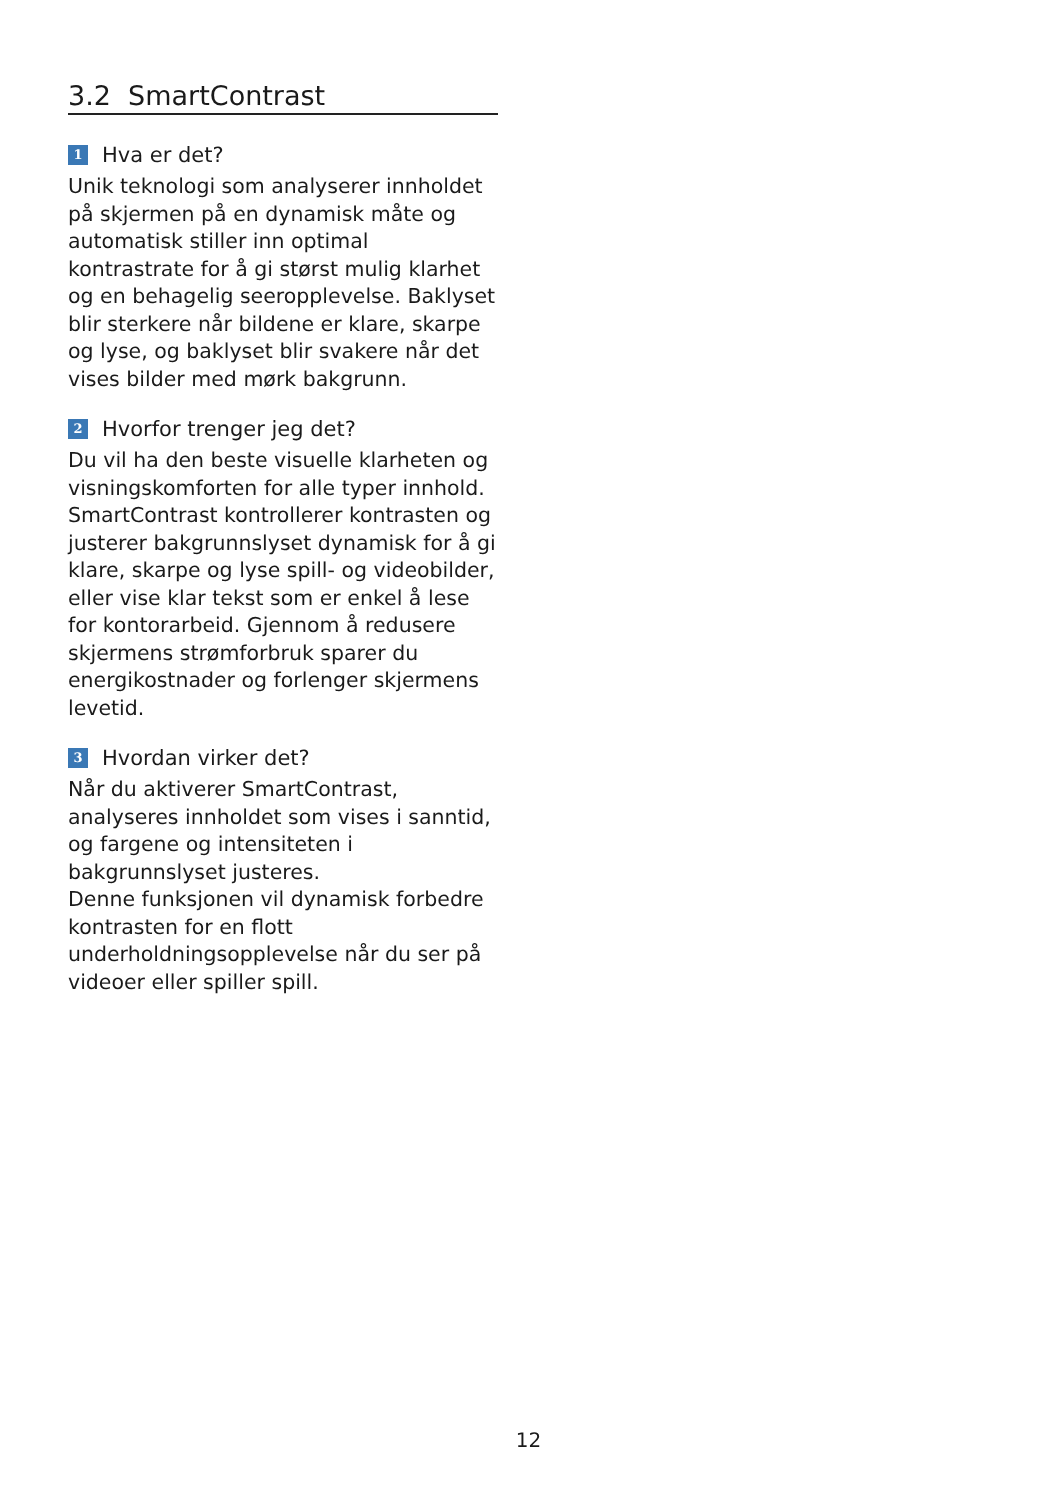3.2 SmartContrast
1 Hva er det?
Unik teknologi som analyserer innholdet på skjermen på en dynamisk måte og automatisk stiller inn optimal kontrastrate for å gi størst mulig klarhet og en behagelig seeropplevelse. Baklyset blir sterkere når bildene er klare, skarpe og lyse, og baklyset blir svakere når det vises bilder med mørk bakgrunn.
2 Hvorfor trenger jeg det?
Du vil ha den beste visuelle klarheten og visningskomforten for alle typer innhold. SmartContrast kontrollerer kontrasten og justerer bakgrunnslyset dynamisk for å gi klare, skarpe og lyse spill- og videobilder, eller vise klar tekst som er enkel å lese for kontorarbeid. Gjennom å redusere skjermens strømforbruk sparer du energikostnader og forlenger skjermens levetid.
3 Hvordan virker det?
Når du aktiverer SmartContrast, analyseres innholdet som vises i sanntid, og fargene og intensiteten i bakgrunnslyset justeres.
Denne funksjonen vil dynamisk forbedre kontrasten for en flott underholdningsopplevelse når du ser på videoer eller spiller spill.
12